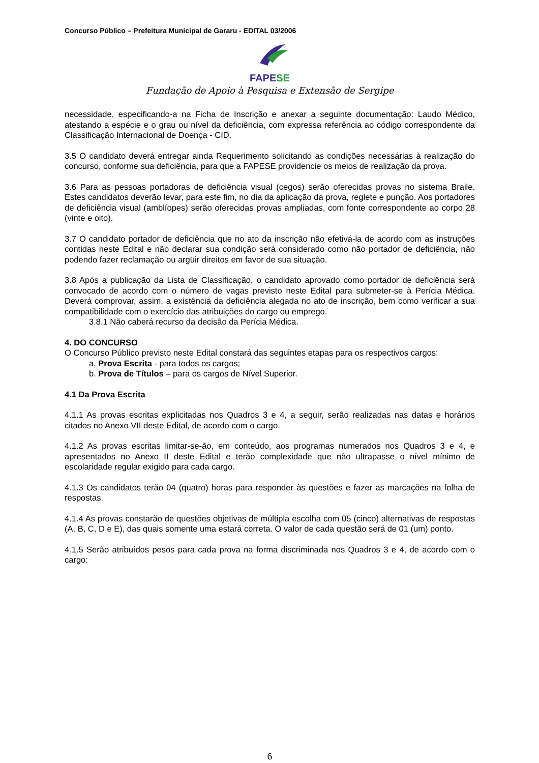Concurso Público – Prefeitura Municipal de Gararu - EDITAL 03/2006
FAPESE
Fundação de Apoio à Pesquisa e Extensão de Sergipe
necessidade, especificando-a na Ficha de Inscrição e anexar a seguinte documentação: Laudo Médico, atestando a espécie e o grau ou nível da deficiência, com expressa referência ao código correspondente da Classificação Internacional de Doença - CID.
3.5 O candidato deverá entregar ainda Requerimento solicitando as condições necessárias à realização do concurso, conforme sua deficiência, para que a FAPESE providencie os meios de realização da prova.
3.6 Para as pessoas portadoras de deficiência visual (cegos) serão oferecidas provas no sistema Braile. Estes candidatos deverão levar, para este fim, no dia da aplicação da prova, reglete e punção. Aos portadores de deficiência visual (amblíopes) serão oferecidas provas ampliadas, com fonte correspondente ao corpo 28 (vinte e oito).
3.7 O candidato portador de deficiência que no ato da inscrição não efetivá-la de acordo com as instruções contidas neste Edital e não declarar sua condição será considerado como não portador de deficiência, não podendo fazer reclamação ou argüir direitos em favor de sua situação.
3.8 Após a publicação da Lista de Classificação, o candidato aprovado como portador de deficiência será convocado de acordo com o número de vagas previsto neste Edital para submeter-se à Perícia Médica. Deverá comprovar, assim, a existência da deficiência alegada no ato de inscrição, bem como verificar a sua compatibilidade com o exercício das atribuições do cargo ou emprego.
3.8.1 Não caberá recurso da decisão da Perícia Médica.
4. DO CONCURSO
O Concurso Público previsto neste Edital constará das seguintes etapas para os respectivos cargos:
a. Prova Escrita - para todos os cargos;
b. Prova de Títulos – para os cargos de Nível Superior.
4.1 Da Prova Escrita
4.1.1 As provas escritas explicitadas nos Quadros 3 e 4, a seguir, serão realizadas nas datas e horários citados no Anexo VII deste Edital, de acordo com o cargo.
4.1.2 As provas escritas limitar-se-ão, em conteúdo, aos programas numerados nos Quadros 3 e 4, e apresentados no Anexo II deste Edital e terão complexidade que não ultrapasse o nível mínimo de escolaridade regular exigido para cada cargo.
4.1.3 Os candidatos terão 04 (quatro) horas para responder às questões e fazer as marcações na folha de respostas.
4.1.4 As provas constarão de questões objetivas de múltipla escolha com 05 (cinco) alternativas de respostas (A, B, C, D e E), das quais somente uma estará correta. O valor de cada questão será de 01 (um) ponto.
4.1.5 Serão atribuídos pesos para cada prova na forma discriminada nos Quadros 3 e 4, de acordo com o cargo:
6